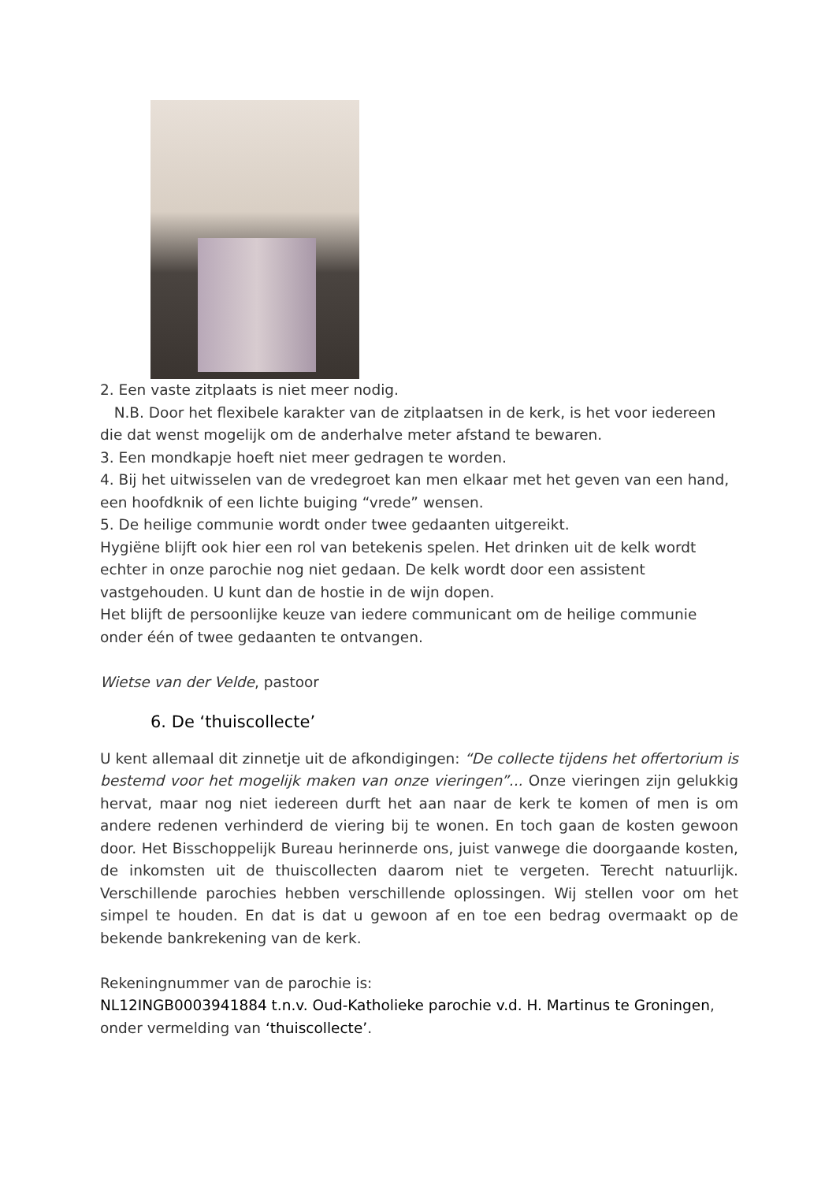2. Een vaste zitplaats is niet meer nodig.
N.B. Door het flexibele karakter van de zitplaatsen in de kerk, is het voor iedereen die dat wenst mogelijk om de anderhalve meter afstand te bewaren.
3. Een mondkapje hoeft niet meer gedragen te worden.
4. Bij het uitwisselen van de vredegroet kan men elkaar met het geven van een hand, een hoofdknik of een lichte buiging “vrede” wensen.
5. De heilige communie wordt onder twee gedaanten uitgereikt.
Hygiëne blijft ook hier een rol van betekenis spelen. Het drinken uit de kelk wordt echter in onze parochie nog niet gedaan. De kelk wordt door een assistent vastgehouden. U kunt dan de hostie in de wijn dopen.
Het blijft de persoonlijke keuze van iedere communicant om de heilige communie onder één of twee gedaanten te ontvangen.
Wietse van der Velde, pastoor
6. De ‘thuiscollecte’
U kent allemaal dit zinnetje uit de afkondigingen: “De collecte tijdens het offertorium is bestemd voor het mogelijk maken van onze vieringen”... Onze vieringen zijn gelukkig hervat, maar nog niet iedereen durft het aan naar de kerk te komen of men is om andere redenen verhinderd de viering bij te wonen. En toch gaan de kosten gewoon door. Het Bisschoppelijk Bureau herinnerde ons, juist vanwege die doorgaande kosten, de inkomsten uit de thuiscollecten daarom niet te vergeten. Terecht natuurlijk. Verschillende parochies hebben verschillende oplossingen. Wij stellen voor om het simpel te houden. En dat is dat u gewoon af en toe een bedrag overmaakt op de bekende bankrekening van de kerk.
Rekeningnummer van de parochie is:
NL12INGB0003941884 t.n.v. Oud-Katholieke parochie v.d. H. Martinus te Groningen, onder vermelding van ‘thuiscollecte’.